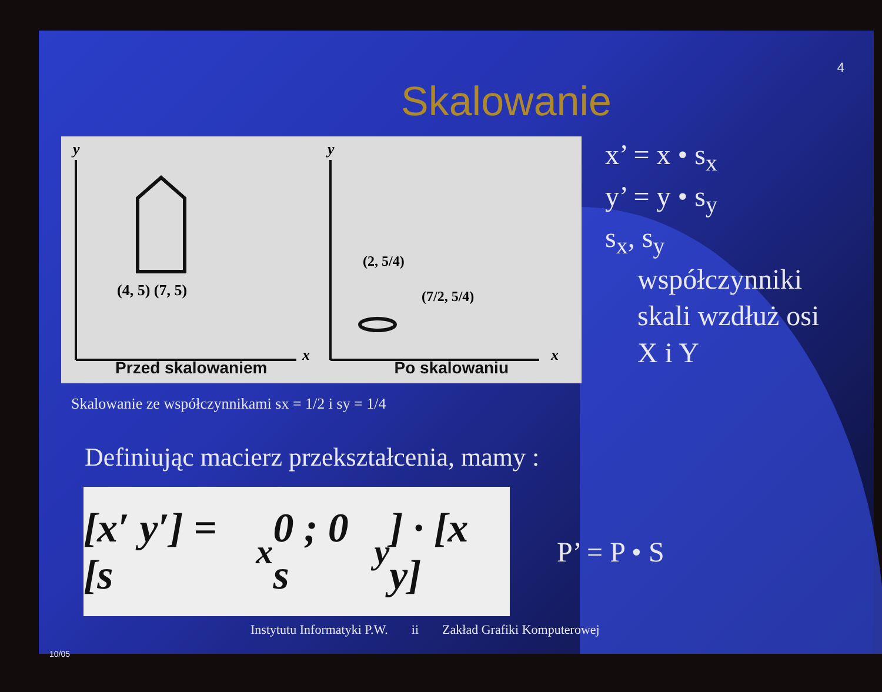4
Skalowanie
y
x
(4, 5) (7, 5)
Przed skalowaniem
y
x
(2, 5/4)
(7/2, 5/4)
Po skalowaniu
x’ = x • s<sub>x</sub>
y’ = y • s<sub>y</sub>
s<sub>x</sub>, s<sub>y</sub>
współczynniki
skali wzdłuż osi
X i Y
Skalowanie ze współczynnikami sx = 1/2 i sy = 1/4
Definiując macierz przekształcenia, mamy :
[x′ y′] = [s<sub>x</sub> 0 ; 0 s<sub>y</sub>] · [x y]
P’ = P • S
Instytutu Informatyki P.W. ii Zakład Grafiki Komputerowej
10/05